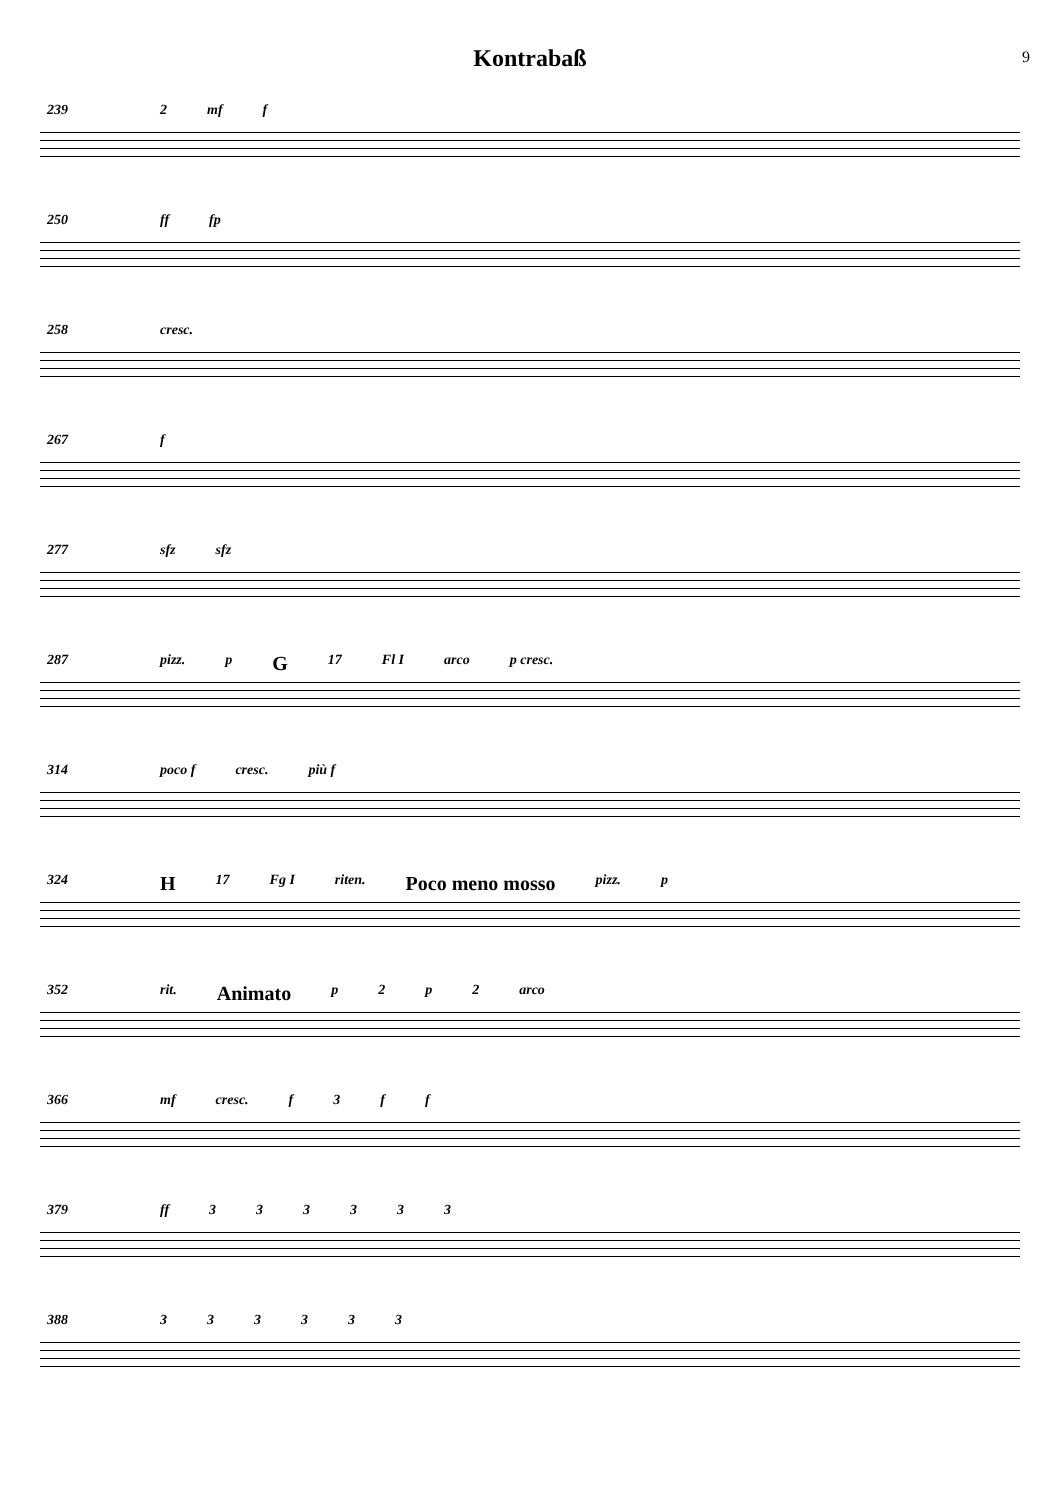Kontrabaß
9
239 2 mf f
250 ff fp
258 cresc.
267 f
277 sfz sfz
287 pizz. p G 17 Fl I arco p cresc.
314 poco f cresc. più f
324
H 17 Fg I riten. Poco meno mosso pizz. p
352 rit. Animato p 2 p 2 arco
366 mf cresc. f 3 ff
379 ff 333333
388 333333